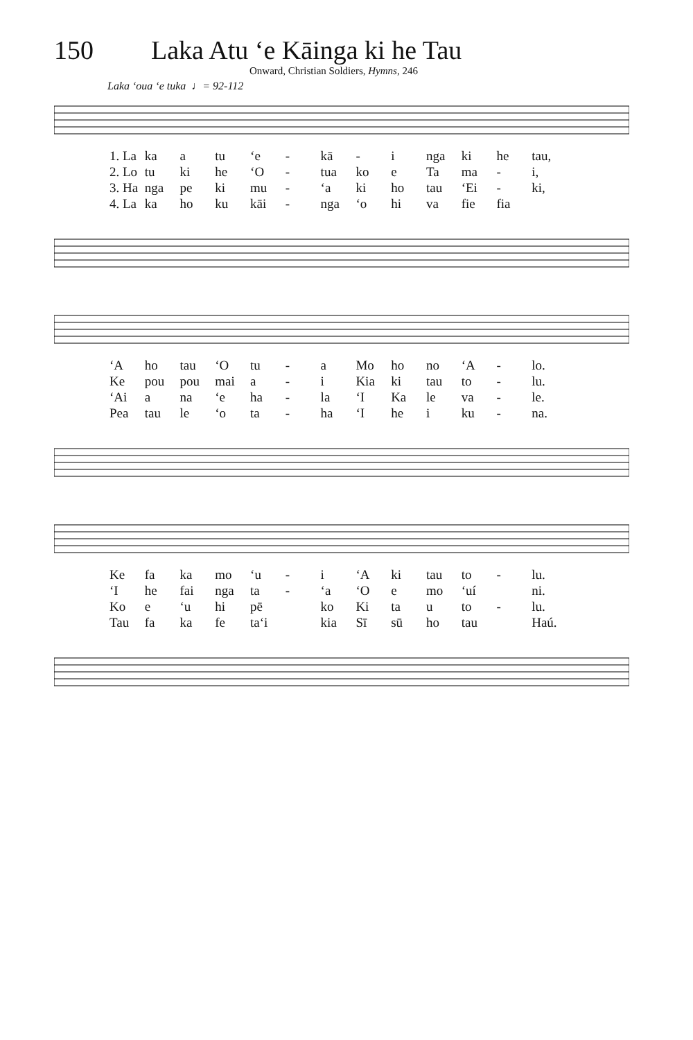150 Laka Atu ‘e Kāinga ki he Tau
Onward, Christian Soldiers, Hymns, 246
Laka ‘oua ‘e tuka ♩= 92-112
1. La ka a tu ‘e - kā - i nga ki he tau,
2. Lo tu ki he ‘O - tua ko e Ta ma - i,
3. Ha nga pe ki mu - ‘a ki ho tau ‘Ei - ki,
4. La ka ho ku kāi - nga ‘o hi va fie fia
‘A ho tau ‘O tu - a Mo ho no ‘A - lo.
Ke pou pou mai a - i Kia ki tau to - lu.
‘Ai a na ‘e ha - la ‘I Ka le va - le.
Pea tau le ‘o ta - ha ‘I he i ku - na.
Ke fa ka mo ‘u - i ‘A ki tau to - lu.
‘I he fai nga ta - ‘a ‘O e mo ‘uí ni.
Ko e ‘u hi pē ko Ki ta u to - lu.
Tau fa ka fe ta‘i kia Sī sū ho tau Haú.